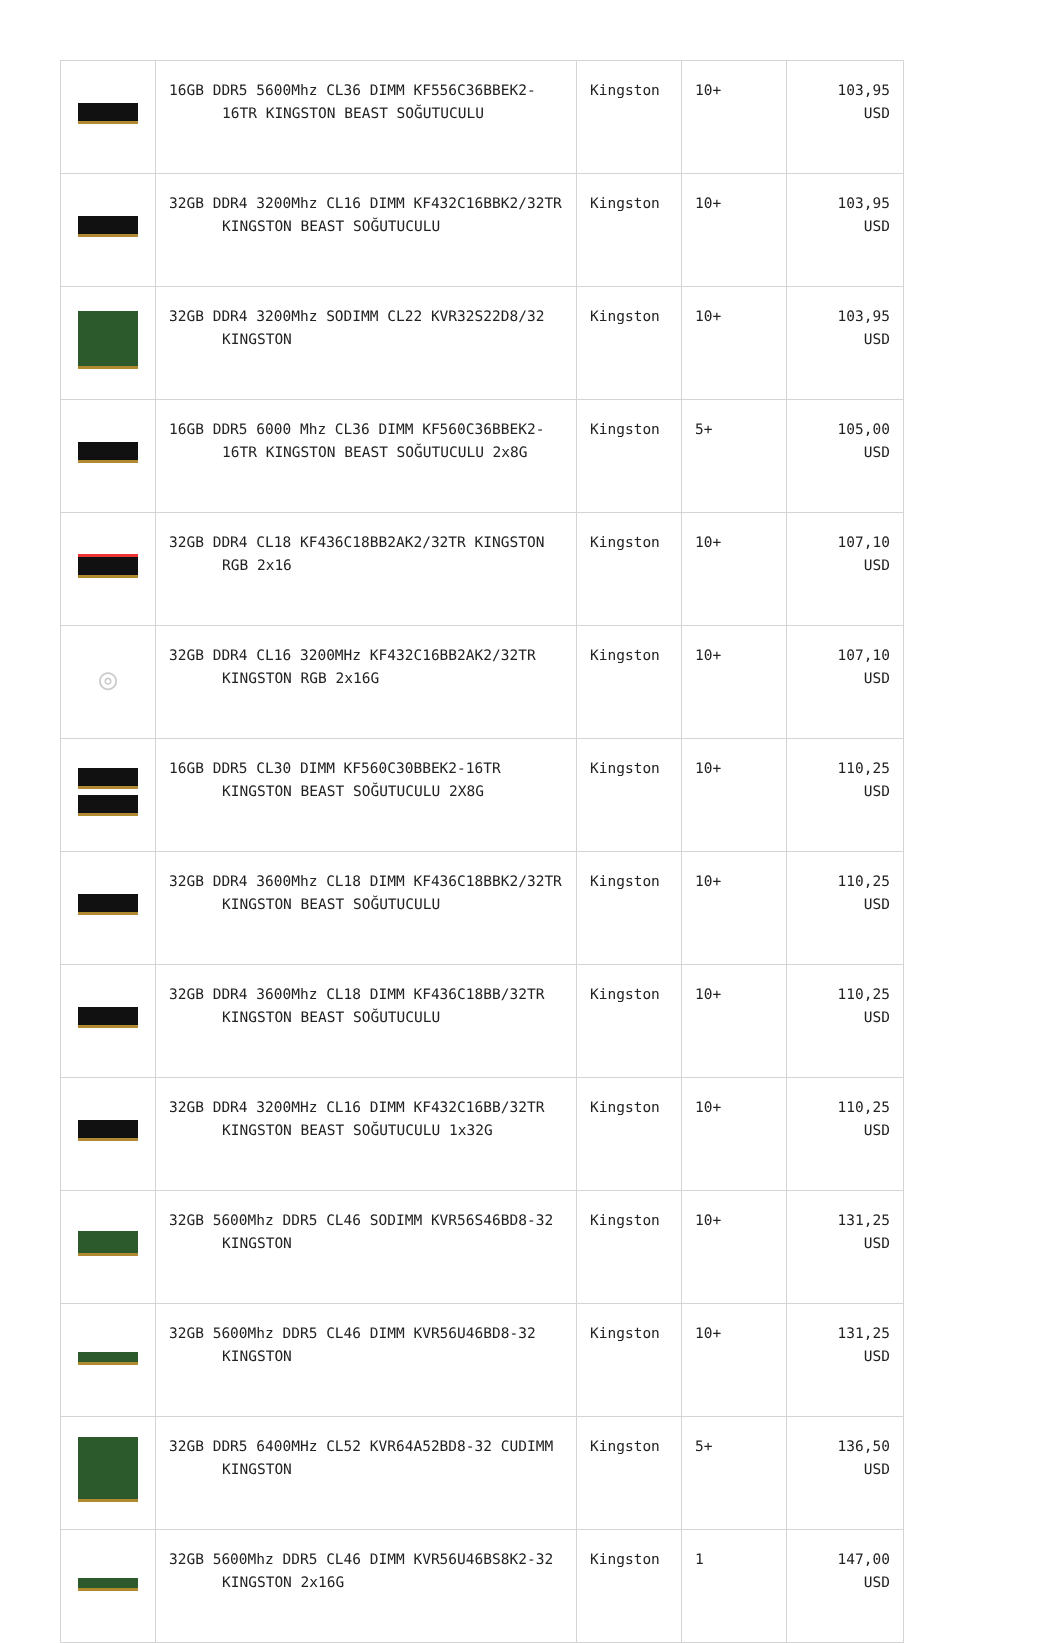| | 16GB DDR5 5600Mhz CL36 DIMM KF556C36BBEK2-16TR KINGSTON BEAST SOĞUTUCULU | Kingston | 10+ | 103,95 USD |
| | 32GB DDR4 3200Mhz CL16 DIMM KF432C16BBK2/32TR KINGSTON BEAST SOĞUTUCULU | Kingston | 10+ | 103,95 USD |
| | 32GB DDR4 3200Mhz SODIMM CL22 KVR32S22D8/32 KINGSTON | Kingston | 10+ | 103,95 USD |
| | 16GB DDR5 6000 Mhz CL36 DIMM KF560C36BBEK2-16TR KINGSTON BEAST SOĞUTUCULU 2x8G | Kingston | 5+ | 105,00 USD |
| | 32GB DDR4 CL18 KF436C18BB2AK2/32TR KINGSTON RGB 2x16 | Kingston | 10+ | 107,10 USD |
| ◎ | 32GB DDR4 CL16 3200MHz KF432C16BB2AK2/32TR KINGSTON RGB 2x16G | Kingston | 10+ | 107,10 USD |
| | 16GB DDR5 CL30 DIMM KF560C30BBEK2-16TR KINGSTON BEAST SOĞUTUCULU 2X8G | Kingston | 10+ | 110,25 USD |
| | 32GB DDR4 3600Mhz CL18 DIMM KF436C18BBK2/32TR KINGSTON BEAST SOĞUTUCULU | Kingston | 10+ | 110,25 USD |
| | 32GB DDR4 3600Mhz CL18 DIMM KF436C18BB/32TR KINGSTON BEAST SOĞUTUCULU | Kingston | 10+ | 110,25 USD |
| | 32GB DDR4 3200MHz CL16 DIMM KF432C16BB/32TR KINGSTON BEAST SOĞUTUCULU 1x32G | Kingston | 10+ | 110,25 USD |
| | 32GB 5600Mhz DDR5 CL46 SODIMM KVR56S46BD8-32 KINGSTON | Kingston | 10+ | 131,25 USD |
| | 32GB 5600Mhz DDR5 CL46 DIMM KVR56U46BD8-32 KINGSTON | Kingston | 10+ | 131,25 USD |
| | 32GB DDR5 6400MHz CL52 KVR64A52BD8-32 CUDIMM KINGSTON | Kingston | 5+ | 136,50 USD |
| | 32GB 5600Mhz DDR5 CL46 DIMM KVR56U46BS8K2-32 KINGSTON 2x16G | Kingston | 1 | 147,00 USD |